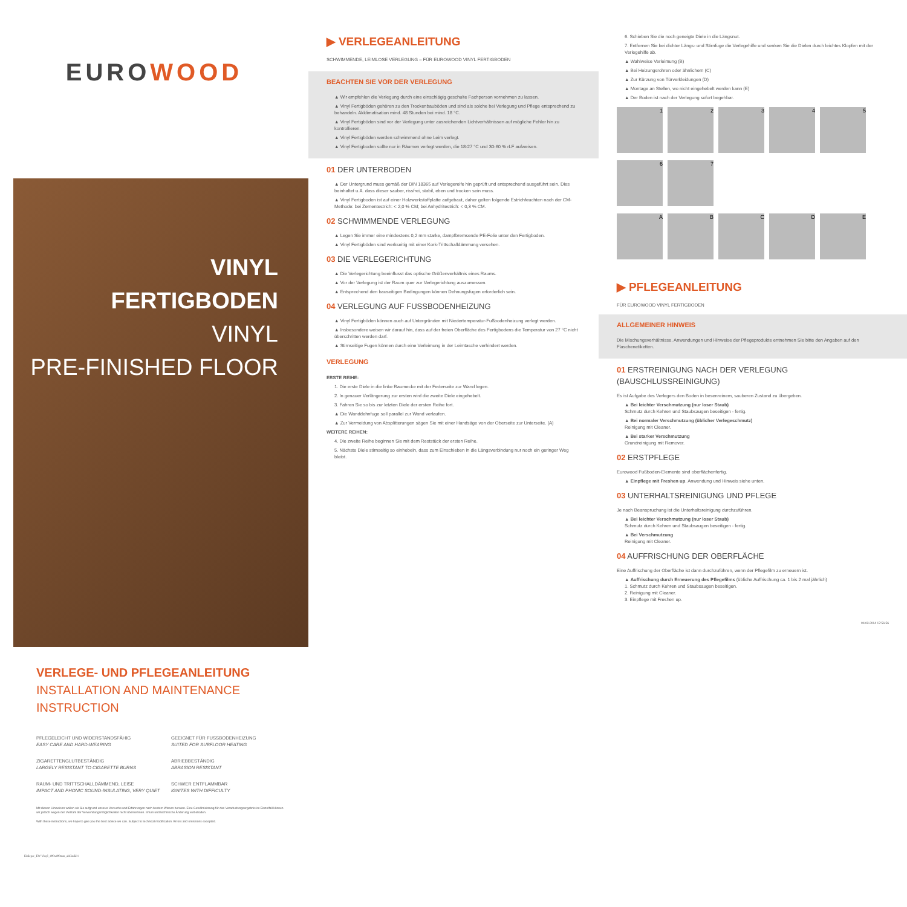EUROWOOD
VINYL
FERTIGBODEN
VINYL
PRE-FINISHED FLOOR
VERLEGE- UND PFLEGEANLEITUNG
INSTALLATION AND MAINTENANCE INSTRUCTION
PFLEGELEICHT UND WIDERSTANDSFÄHIG
EASY CARE AND HARD-WEARING
GEEIGNET FÜR FUSSBODENHEIZUNG
SUITED FOR SUBFLOOR HEATING
ZIGARETTENGLUTBESTÄNDIG
LARGELY RESISTANT TO CIGARETTE BURNS
ABRIEBBESTÄNDIG
ABRASION RESISTANT
RAUM- UND TRITTSCHALLDÄMMEND, LEISE
IMPACT AND PHONIC SOUND-INSULATING, VERY QUIET
SCHWER ENTFLAMMBAR
IGNITES WITH DIFFICULTY
Mit diesen Hinweisen wollen wir Sie aufgrund unserer Versuche und Erfahrungen nach bestem Wissen beraten. Eine Gewährleistung für das Verarbeitungsergebnis im Einzelfall können wir jedoch wegen der Vielzahl der Verwendungsmöglichkeiten nicht übernehmen. Irrtum und technische Änderung vorbehalten.
With these instructions, we hope to give you the best advice we can. Subject to technical modification. Errors and omissions excepted.
Einleger_EW-Vinyl_490x490mm_abf.indd 1
▶ VERLEGEANLEITUNG
SCHWIMMENDE, LEIMLOSE VERLEGUNG – FÜR EUROWOOD VINYL FERTIGBODEN
BEACHTEN SIE VOR DER VERLEGUNG
▲ Wir empfehlen die Verlegung durch eine einschlägig geschulte Fachperson vornehmen zu lassen.
▲ Vinyl Fertigböden gehören zu den Trockenbauböden und sind als solche bei Verlegung und Pflege entsprechend zu behandeln. Akklimatisation mind. 48 Stunden bei mind. 18 °C.
▲ Vinyl Fertigböden sind vor der Verlegung unter ausreichenden Lichtverhältnissen auf mögliche Fehler hin zu kontrollieren.
▲ Vinyl Fertigböden werden schwimmend ohne Leim verlegt.
▲ Vinyl Fertigboden sollte nur in Räumen verlegt werden, die 18-27 °C und 30-60 % rLF aufweisen.
01 DER UNTERBODEN
▲ Der Untergrund muss gemäß der DIN 18365 auf Verlegereife hin geprüft und entsprechend ausgeführt sein. Dies beinhaltet u.A. dass dieser sauber, rissfrei, stabil, eben und trocken sein muss.
▲ Vinyl Fertigboden ist auf einer Holzwerkstoffplatte aufgebaut, daher gelten folgende Estrichfeuchten nach der CM-Methode: bei Zementestrich: < 2,0 % CM; bei Anhydritestrich: < 0,3 % CM.
02 SCHWIMMENDE VERLEGUNG
▲ Legen Sie immer eine mindestens 0,2 mm starke, dampfbremsende PE-Folie unter den Fertigboden.
▲ Vinyl Fertigböden sind werkseitig mit einer Kork-Trittschalldämmung versehen.
03 DIE VERLEGERICHTUNG
▲ Die Verlegerichtung beeinflusst das optische Größenverhältnis eines Raums.
▲ Vor der Verlegung ist der Raum quer zur Verlegerichtung auszumessen.
▲ Entsprechend den bauseitigen Bedingungen können Dehnungsfugen erforderlich sein.
04 VERLEGUNG AUF FUSSBODENHEIZUNG
▲ Vinyl Fertigböden können auch auf Untergründen mit Niedertemperatur-Fußbodenheizung verlegt werden.
▲ Insbesondere weisen wir darauf hin, dass auf der freien Oberfläche des Fertigbodens die Temperatur von 27 °C nicht überschritten werden darf.
▲ Stirnseitige Fugen können durch eine Verleimung in der Leimtasche verhindert werden.
VERLEGUNG
ERSTE REIHE:
1. Die erste Diele in die linke Raumecke mit der Federseite zur Wand legen.
2. In genauer Verlängerung zur ersten wird die zweite Diele eingehebelt.
3. Fahren Sie so bis zur letzten Diele der ersten Reihe fort.
▲ Die Wanddehnfuge soll parallel zur Wand verlaufen.
▲ Zur Vermeidung von Absplitterungen sägen Sie mit einer Handsäge von der Oberseite zur Unterseite. (A)
WEITERE REIHEN:
4. Die zweite Reihe beginnen Sie mit dem Reststück der ersten Reihe.
5. Nächste Diele stirnseitig so einhebeln, dass zum Einschieben in die Längsverbindung nur noch ein geringer Weg bleibt.
6. Schieben Sie die noch geneigte Diele in die Längsnut.
7. Entfernen Sie bei dichter Längs- und Stirnfuge die Verlegehilfe und senken Sie die Dielen durch leichtes Klopfen mit der Verlegehilfe ab.
▲ Wahlweise Verleimung (B)
▲ Bei Heizungsrohren oder ähnlichem (C)
▲ Zur Kürzung von Türverkleidungen (D)
▲ Montage an Stellen, wo nicht eingehebelt werden kann (E)
▲ Der Boden ist nach der Verlegung sofort begehbar.
1234567
ABCDE
▶ PFLEGEANLEITUNG
FÜR EUROWOOD VINYL FERTIGBODEN
ALLGEMEINER HINWEIS
Die Mischungsverhältnisse, Anwendungen und Hinweise der Pflegeprodukte entnehmen Sie bitte den Angaben auf den Flaschenetiketten.
01 ERSTREINIGUNG NACH DER VERLEGUNG (BAUSCHLUSSREINIGUNG)
Es ist Aufgabe des Verlegers den Boden in besenreinem, sauberen Zustand zu übergeben.
▲ Bei leichter Verschmutzung (nur loser Staub)
Schmutz durch Kehren und Staubsaugen beseitigen - fertig.
▲ Bei normaler Verschmutzung (üblicher Verlegeschmutz)
Reinigung mit Cleaner.
▲ Bei starker Verschmutzung
Grundreinigung mit Remover.
02 ERSTPFLEGE
Eurowood Fußboden-Elemente sind oberflächenfertig.
▲ Einpflege mit Freshen up. Anwendung und Hinweis siehe unten.
03 UNTERHALTSREINIGUNG UND PFLEGE
Je nach Beanspruchung ist die Unterhaltsreinigung durchzuführen.
▲ Bei leichter Verschmutzung (nur loser Staub)
Schmutz durch Kehren und Staubsaugen beseitigen - fertig.
▲ Bei Verschmutzung
Reinigung mit Cleaner.
04 AUFFRISCHUNG DER OBERFLÄCHE
Eine Auffrischung der Oberfläche ist dann durchzuführen, wenn der Pflegefilm zu erneuern ist.
▲ Auffrischung durch Erneuerung des Pflegefilms (übliche Auffrischung ca. 1 bis 2 mal jährlich)
1. Schmutz durch Kehren und Staubsaugen beseitigen.
2. Reinigung mit Cleaner.
3. Einpflege mit Freshen up.
04.03.2014 17:56:56